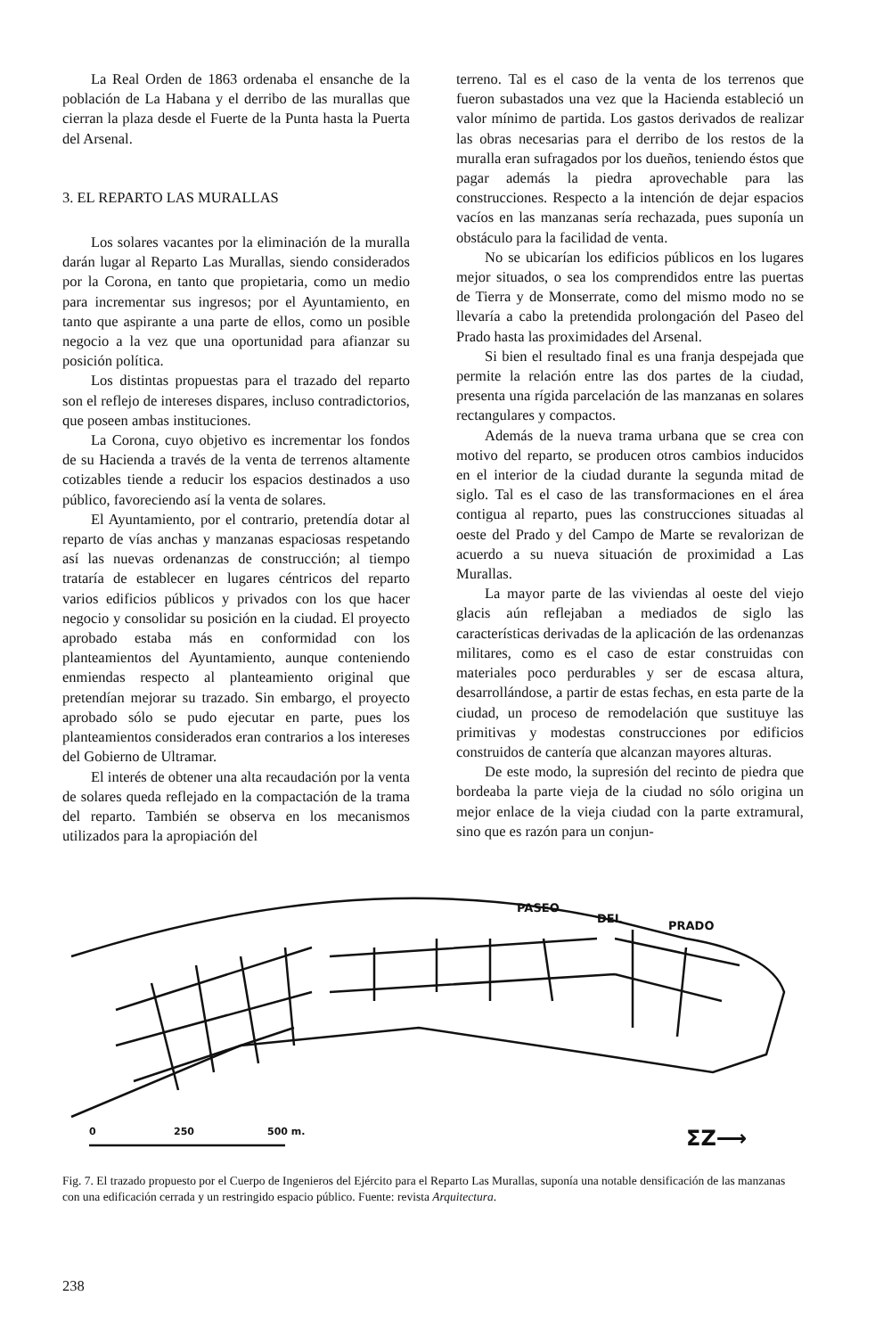La Real Orden de 1863 ordenaba el ensanche de la población de La Habana y el derribo de las murallas que cierran la plaza desde el Fuerte de la Punta hasta la Puerta del Arsenal.
3. EL REPARTO LAS MURALLAS
Los solares vacantes por la eliminación de la muralla darán lugar al Reparto Las Murallas, siendo considerados por la Corona, en tanto que propietaria, como un medio para incrementar sus ingresos; por el Ayuntamiento, en tanto que aspirante a una parte de ellos, como un posible negocio a la vez que una oportunidad para afianzar su posición política.
Los distintas propuestas para el trazado del reparto son el reflejo de intereses dispares, incluso contradictorios, que poseen ambas instituciones.
La Corona, cuyo objetivo es incrementar los fondos de su Hacienda a través de la venta de terrenos altamente cotizables tiende a reducir los espacios destinados a uso público, favoreciendo así la venta de solares.
El Ayuntamiento, por el contrario, pretendía dotar al reparto de vías anchas y manzanas espaciosas respetando así las nuevas ordenanzas de construcción; al tiempo trataría de establecer en lugares céntricos del reparto varios edificios públicos y privados con los que hacer negocio y consolidar su posición en la ciudad. El proyecto aprobado estaba más en conformidad con los planteamientos del Ayuntamiento, aunque conteniendo enmiendas respecto al planteamiento original que pretendían mejorar su trazado. Sin embargo, el proyecto aprobado sólo se pudo ejecutar en parte, pues los planteamientos considerados eran contrarios a los intereses del Gobierno de Ultramar.
El interés de obtener una alta recaudación por la venta de solares queda reflejado en la compactación de la trama del reparto. También se observa en los mecanismos utilizados para la apropiación del
terreno. Tal es el caso de la venta de los terrenos que fueron subastados una vez que la Hacienda estableció un valor mínimo de partida. Los gastos derivados de realizar las obras necesarias para el derribo de los restos de la muralla eran sufragados por los dueños, teniendo éstos que pagar además la piedra aprovechable para las construcciones. Respecto a la intención de dejar espacios vacíos en las manzanas sería rechazada, pues suponía un obstáculo para la facilidad de venta.
No se ubicarían los edificios públicos en los lugares mejor situados, o sea los comprendidos entre las puertas de Tierra y de Monserrate, como del mismo modo no se llevaría a cabo la pretendida prolongación del Paseo del Prado hasta las proximidades del Arsenal.
Si bien el resultado final es una franja despejada que permite la relación entre las dos partes de la ciudad, presenta una rígida parcelación de las manzanas en solares rectangulares y compactos.
Además de la nueva trama urbana que se crea con motivo del reparto, se producen otros cambios inducidos en el interior de la ciudad durante la segunda mitad de siglo. Tal es el caso de las transformaciones en el área contigua al reparto, pues las construcciones situadas al oeste del Prado y del Campo de Marte se revalorizan de acuerdo a su nueva situación de proximidad a Las Murallas.
La mayor parte de las viviendas al oeste del viejo glacis aún reflejaban a mediados de siglo las características derivadas de la aplicación de las ordenanzas militares, como es el caso de estar construidas con materiales poco perdurables y ser de escasa altura, desarrollándose, a partir de estas fechas, en esta parte de la ciudad, un proceso de remodelación que sustituye las primitivas y modestas construcciones por edificios construidos de cantería que alcanzan mayores alturas.
De este modo, la supresión del recinto de piedra que bordeaba la parte vieja de la ciudad no sólo origina un mejor enlace de la vieja ciudad con la parte extramural, sino que es razón para un conjun-
PASEO
DEL
PRADO
0
250
500 m.
ΣZ⟶
Fig. 7. El trazado propuesto por el Cuerpo de Ingenieros del Ejército para el Reparto Las Murallas, suponía una notable densificación de las manzanas con una edificación cerrada y un restringido espacio público. Fuente: revista Arquitectura.
238